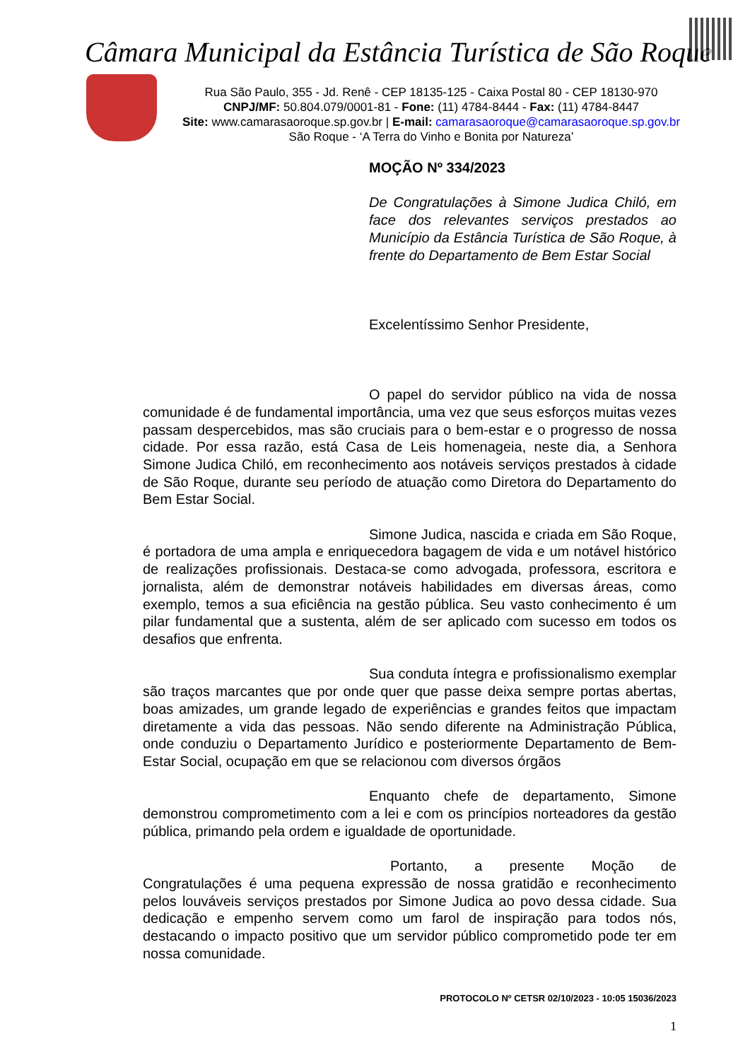Câmara Municipal da Estância Turística de São Roque
Rua São Paulo, 355 - Jd. Renê - CEP 18135-125 - Caixa Postal 80 - CEP 18130-970
CNPJ/MF: 50.804.079/0001-81 - Fone: (11) 4784-8444 - Fax: (11) 4784-8447
Site: www.camarasaoroque.sp.gov.br | E-mail: camarasaoroque@camarasaoroque.sp.gov.br
São Roque - ‘A Terra do Vinho e Bonita por Natureza’
MOÇÃO Nº 334/2023
De Congratulações à Simone Judica Chiló, em face dos relevantes serviços prestados ao Município da Estância Turística de São Roque, à frente do Departamento de Bem Estar Social
Excelentíssimo Senhor Presidente,
O papel do servidor público na vida de nossa comunidade é de fundamental importância, uma vez que seus esforços muitas vezes passam despercebidos, mas são cruciais para o bem-estar e o progresso de nossa cidade. Por essa razão, está Casa de Leis homenageia, neste dia, a Senhora Simone Judica Chiló, em reconhecimento aos notáveis serviços prestados à cidade de São Roque, durante seu período de atuação como Diretora do Departamento do Bem Estar Social.
Simone Judica, nascida e criada em São Roque, é portadora de uma ampla e enriquecedora bagagem de vida e um notável histórico de realizações profissionais. Destaca-se como advogada, professora, escritora e jornalista, além de demonstrar notáveis habilidades em diversas áreas, como exemplo, temos a sua eficiência na gestão pública. Seu vasto conhecimento é um pilar fundamental que a sustenta, além de ser aplicado com sucesso em todos os desafios que enfrenta.
Sua conduta íntegra e profissionalismo exemplar são traços marcantes que por onde quer que passe deixa sempre portas abertas, boas amizades, um grande legado de experiências e grandes feitos que impactam diretamente a vida das pessoas. Não sendo diferente na Administração Pública, onde conduziu o Departamento Jurídico e posteriormente Departamento de Bem-Estar Social, ocupação em que se relacionou com diversos órgãos
Enquanto chefe de departamento, Simone demonstrou comprometimento com a lei e com os princípios norteadores da gestão pública, primando pela ordem e igualdade de oportunidade.
Portanto, a presente Moção de Congratulações é uma pequena expressão de nossa gratidão e reconhecimento pelos louváveis serviços prestados por Simone Judica ao povo dessa cidade. Sua dedicação e empenho servem como um farol de inspiração para todos nós, destacando o impacto positivo que um servidor público comprometido pode ter em nossa comunidade.
PROTOCOLO Nº CETSR 02/10/2023 - 10:05 15036/2023
1